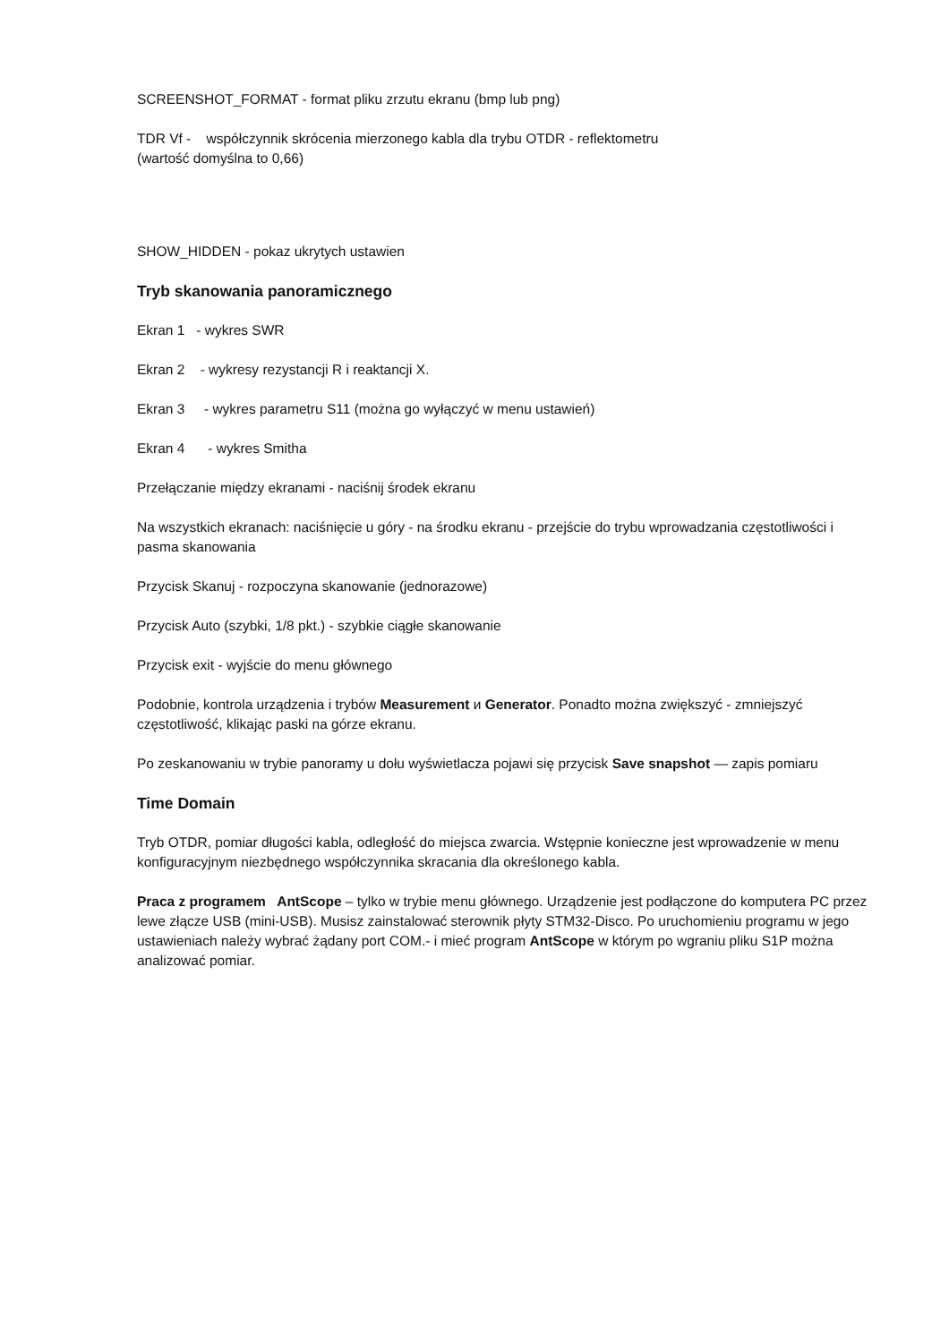SCREENSHOT_FORMAT - format pliku zrzutu ekranu (bmp lub png)
TDR Vf - współczynnik skrócenia mierzonego kabla dla trybu OTDR - reflektometru
(wartość domyślna to 0,66)
SHOW_HIDDEN - pokaz ukrytych ustawien
Tryb skanowania panoramicznego
Ekran 1 - wykres SWR
Ekran 2 - wykresy rezystancji R i reaktancji X.
Ekran 3 - wykres parametru S11 (można go wyłączyć w menu ustawień)
Ekran 4 - wykres Smitha
Przełączanie między ekranami - naciśnij środek ekranu
Na wszystkich ekranach: naciśnięcie u góry - na środku ekranu - przejście do trybu wprowadzania częstotliwości i pasma skanowania
Przycisk Skanuj - rozpoczyna skanowanie (jednorazowe)
Przycisk Auto (szybki, 1/8 pkt.) - szybkie ciągłe skanowanie
Przycisk exit - wyjście do menu głównego
Podobnie, kontrola urządzenia i trybów Measurement и Generator. Ponadto można zwiększyć - zmniejszyć częstotliwość, klikając paski na górze ekranu.
Po zeskanowaniu w trybie panoramy u dołu wyświetlacza pojawi się przycisk Save snapshot — zapis pomiaru
Time Domain
Tryb OTDR, pomiar długości kabla, odległość do miejsca zwarcia. Wstępnie konieczne jest wprowadzenie w menu konfiguracyjnym niezbędnego współczynnika skracania dla określonego kabla.
Praca z programem AntScope – tylko w trybie menu głównego. Urządzenie jest podłączone do komputera PC przez lewe złącze USB (mini-USB). Musisz zainstalować sterownik płyty STM32-Disco. Po uruchomieniu programu w jego ustawieniach należy wybrać żądany port COM.- i mieć program AntScope w którym po wgraniu pliku S1P można analizować pomiar.